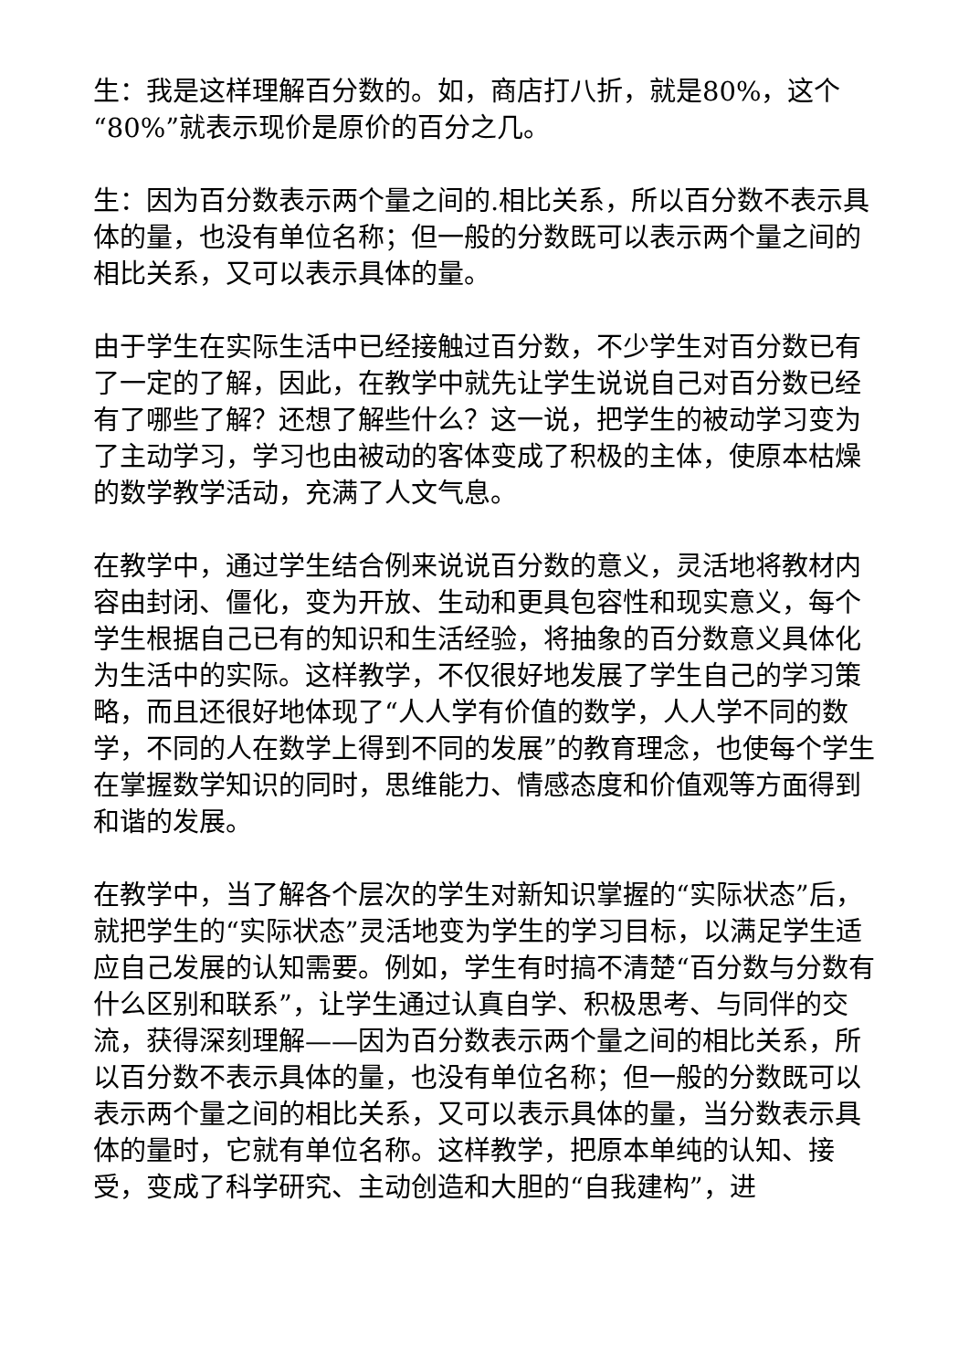生：我是这样理解百分数的。如，商店打八折，就是80%，这个“80%”就表示现价是原价的百分之几。
生：因为百分数表示两个量之间的.相比关系，所以百分数不表示具体的量，也没有单位名称；但一般的分数既可以表示两个量之间的相比关系，又可以表示具体的量。
由于学生在实际生活中已经接触过百分数，不少学生对百分数已有了一定的了解，因此，在教学中就先让学生说说自己对百分数已经有了哪些了解？还想了解些什么？这一说，把学生的被动学习变为了主动学习，学习也由被动的客体变成了积极的主体，使原本枯燥的数学教学活动，充满了人文气息。
在教学中，通过学生结合例来说说百分数的意义，灵活地将教材内容由封闭、僵化，变为开放、生动和更具包容性和现实意义，每个学生根据自己已有的知识和生活经验，将抽象的百分数意义具体化为生活中的实际。这样教学，不仅很好地发展了学生自己的学习策略，而且还很好地体现了“人人学有价值的数学，人人学不同的数学，不同的人在数学上得到不同的发展”的教育理念，也使每个学生在掌握数学知识的同时，思维能力、情感态度和价值观等方面得到和谐的发展。
在教学中，当了解各个层次的学生对新知识掌握的“实际状态”后，就把学生的“实际状态”灵活地变为学生的学习目标，以满足学生适应自己发展的认知需要。例如，学生有时搞不清楚“百分数与分数有什么区别和联系”，让学生通过认真自学、积极思考、与同伴的交流，获得深刻理解——因为百分数表示两个量之间的相比关系，所以百分数不表示具体的量，也没有单位名称；但一般的分数既可以表示两个量之间的相比关系，又可以表示具体的量，当分数表示具体的量时，它就有单位名称。这样教学，把原本单纯的认知、接受，变成了科学研究、主动创造和大胆的“自我建构”，进